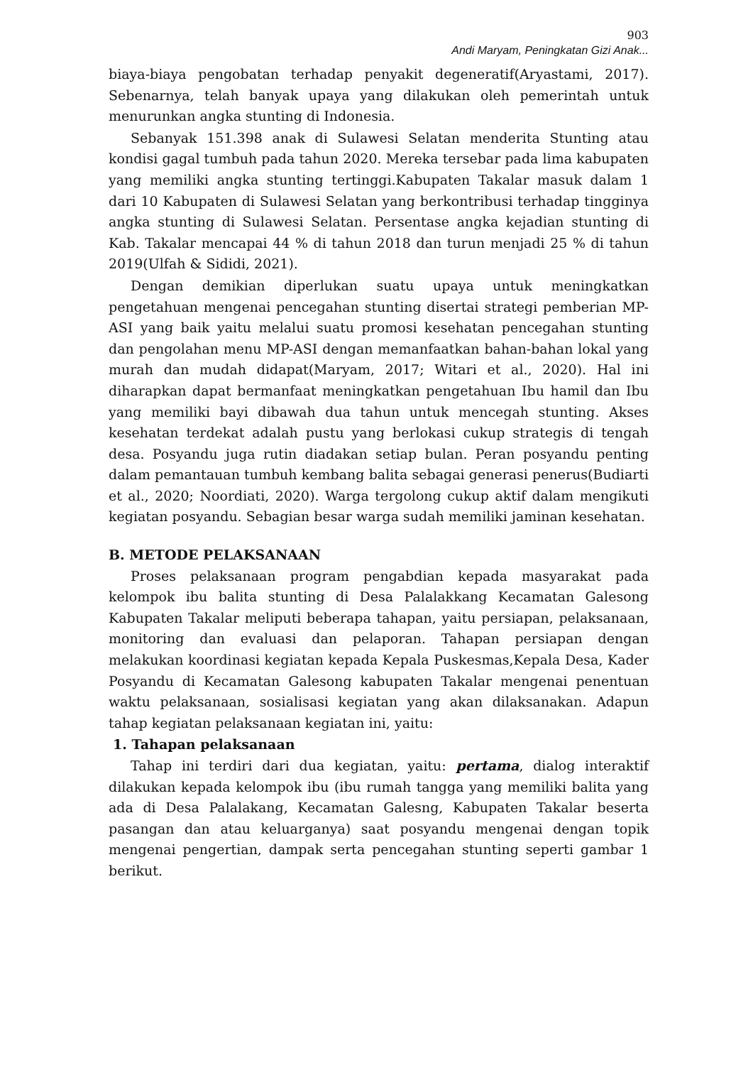903
Andi Maryam, Peningkatan Gizi Anak...
biaya-biaya pengobatan terhadap penyakit degeneratif(Aryastami, 2017). Sebenarnya, telah banyak upaya yang dilakukan oleh pemerintah untuk menurunkan angka stunting di Indonesia.
Sebanyak 151.398 anak di Sulawesi Selatan menderita Stunting atau kondisi gagal tumbuh pada tahun 2020. Mereka tersebar pada lima kabupaten yang memiliki angka stunting tertinggi.Kabupaten Takalar masuk dalam 1 dari 10 Kabupaten di Sulawesi Selatan yang berkontribusi terhadap tingginya angka stunting di Sulawesi Selatan. Persentase angka kejadian stunting di Kab. Takalar mencapai 44 % di tahun 2018 dan turun menjadi 25 % di tahun 2019(Ulfah & Sididi, 2021).
Dengan demikian diperlukan suatu upaya untuk meningkatkan pengetahuan mengenai pencegahan stunting disertai strategi pemberian MP-ASI yang baik yaitu melalui suatu promosi kesehatan pencegahan stunting dan pengolahan menu MP-ASI dengan memanfaatkan bahan-bahan lokal yang murah dan mudah didapat(Maryam, 2017; Witari et al., 2020). Hal ini diharapkan dapat bermanfaat meningkatkan pengetahuan Ibu hamil dan Ibu yang memiliki bayi dibawah dua tahun untuk mencegah stunting. Akses kesehatan terdekat adalah pustu yang berlokasi cukup strategis di tengah desa. Posyandu juga rutin diadakan setiap bulan. Peran posyandu penting dalam pemantauan tumbuh kembang balita sebagai generasi penerus(Budiarti et al., 2020; Noordiati, 2020). Warga tergolong cukup aktif dalam mengikuti kegiatan posyandu. Sebagian besar warga sudah memiliki jaminan kesehatan.
B. METODE PELAKSANAAN
Proses pelaksanaan program pengabdian kepada masyarakat pada kelompok ibu balita stunting di Desa Palalakkang Kecamatan Galesong Kabupaten Takalar meliputi beberapa tahapan, yaitu persiapan, pelaksanaan, monitoring dan evaluasi dan pelaporan. Tahapan persiapan dengan melakukan koordinasi kegiatan kepada Kepala Puskesmas,Kepala Desa, Kader Posyandu di Kecamatan Galesong kabupaten Takalar mengenai penentuan waktu pelaksanaan, sosialisasi kegiatan yang akan dilaksanakan. Adapun tahap kegiatan pelaksanaan kegiatan ini, yaitu:
1. Tahapan pelaksanaan
Tahap ini terdiri dari dua kegiatan, yaitu: pertama, dialog interaktif dilakukan kepada kelompok ibu (ibu rumah tangga yang memiliki balita yang ada di Desa Palalakang, Kecamatan Galesng, Kabupaten Takalar beserta pasangan dan atau keluarganya) saat posyandu mengenai dengan topik mengenai pengertian, dampak serta pencegahan stunting seperti gambar 1 berikut.